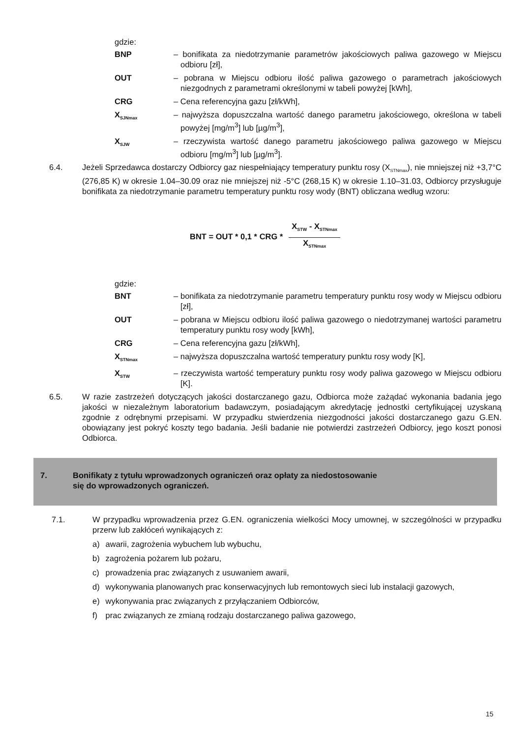gdzie:
BNP – bonifikata za niedotrzymanie parametrów jakościowych paliwa gazowego w Miejscu odbioru [zł],
OUT – pobrana w Miejscu odbioru ilość paliwa gazowego o parametrach jakościowych niezgodnych z parametrami określonymi w tabeli powyżej [kWh],
CRG – Cena referencyjna gazu [zł/kWh],
X<sub>SJNmax</sub>
– najwyższa dopuszczalna wartość danego parametru jakościowego, określona w tabeli powyżej [mg/m<sup>3</sup>] lub [µg/m<sup>3</sup>],
X<sub>SJW</sub>
– rzeczywista wartość danego parametru jakościowego paliwa gazowego w Miejscu odbioru [mg/m<sup>3</sup>] lub [µg/m<sup>3</sup>].
6.4. Jeżeli Sprzedawca dostarczy Odbiorcy gaz niespełniający temperatury punktu rosy (X<sub>STNmax</sub>), nie mniejszej niż +3,7°C (276,85 K) w okresie 1.04–30.09 oraz nie mniejszej niż -5°C (268,15 K) w okresie 1.10–31.03, Odbiorcy przysługuje bonifikata za niedotrzymanie parametru temperatury punktu rosy wody (BNT) obliczana według wzoru:
BNT = OUT * 0,1 * CRG * X<sub>STW</sub> - X<sub>STNmax</sub> X<sub>STNmax</sub>
gdzie:
BNT – bonifikata za niedotrzymanie parametru temperatury punktu rosy wody w Miejscu odbioru [zł],
OUT – pobrana w Miejscu odbioru ilość paliwa gazowego o niedotrzymanej wartości parametru temperatury punktu rosy wody [kWh],
CRG – Cena referencyjna gazu [zł/kWh],
X<sub>STNmax</sub>
– najwyższa dopuszczalna wartość temperatury punktu rosy wody [K],
X<sub>STW</sub>
– rzeczywista wartość temperatury punktu rosy wody paliwa gazowego w Miejscu odbioru [K].
6.5. W razie zastrzeżeń dotyczących jakości dostarczanego gazu, Odbiorca może zażądać wykonania badania jego jakości w niezależnym laboratorium badawczym, posiadającym akredytację jednostki certyfikującej uzyskaną zgodnie z odrębnymi przepisami. W przypadku stwierdzenia niezgodności jakości dostarczanego gazu G.EN. obowiązany jest pokryć koszty tego badania. Jeśli badanie nie potwierdzi zastrzeżeń Odbiorcy, jego koszt ponosi Odbiorca.
7. Bonifikaty z tytułu wprowadzonych ograniczeń oraz opłaty za niedostosowanie
się do wprowadzonych ograniczeń.
7.1. W przypadku wprowadzenia przez G.EN. ograniczenia wielkości Mocy umownej, w szczególności w przypadku przerw lub zakłóceń wynikających z:
a) awarii, zagrożenia wybuchem lub wybuchu,
b) zagrożenia pożarem lub pożaru,
c) prowadzenia prac związanych z usuwaniem awarii,
d) wykonywania planowanych prac konserwacyjnych lub remontowych sieci lub instalacji gazowych,
e) wykonywania prac związanych z przyłączaniem Odbiorców,
f) prac związanych ze zmianą rodzaju dostarczanego paliwa gazowego,
15